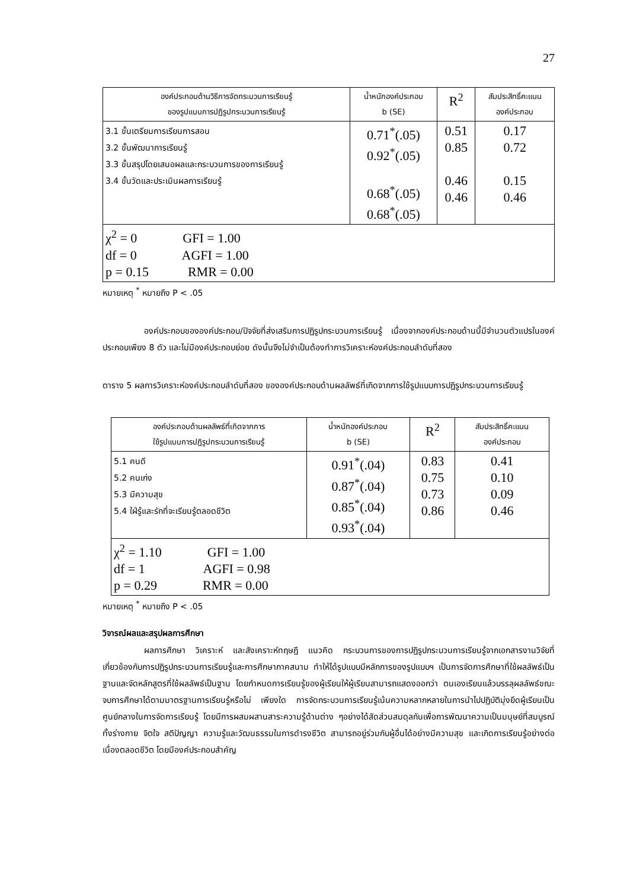27
| องค์ประกอบด้านวิธีการจัดกระบวนการเรียนรู้ ของรูปแบบการปฏิรูปกระบวนการเรียนรู้ | น้ำหนักองค์ประกอบ b (SE) | R<sup>2</sup> | สัมประสิทธิ์คะแนน องค์ประกอบ |
| --- | --- | --- | --- |
| 3.1 ขั้นเตรียมการเรียนการสอน 3.2 ขั้นพัฒนาการเรียนรู้ 3.3 ขั้นสรุปโดยเสนอผลและกระบวนการของการเรียนรู้ 3.4 ขั้นวัดและประเมินผลการเรียนรู้ | 0.71<sup>*</sup>(.05) 0.92<sup>*</sup>(.05) 0.68<sup>*</sup>(.05) 0.68<sup>*</sup>(.05) | 0.51 0.85 0.46 0.46 | 0.17 0.72 0.15 0.46 |
| χ<sup>2</sup> = 0 GFI = 1.00 df = 0 AGFI = 1.00 p = 0.15 RMR = 0.00 | | | |
หมายเหตุ <sup>*</sup> หมายถึง P < .05
องค์ประกอบขององค์ประกอบ/ปัจจัยที่ส่งเสริมการปฏิรูปกระบวนการเรียนรู้ เนื่องจากองค์ประกอบด้านนี้มีจำนวนตัวแปรในองค์ประกอบเพียง 8 ตัว และไม่มีองค์ประกอบย่อย ดังนั้นจึงไม่จำเป็นต้องทำการวิเคราะห์องค์ประกอบลำดับที่สอง
ตาราง 5 ผลการวิเคราะห์องค์ประกอบลำดับที่สอง ขององค์ประกอบด้านผลลัพธ์ที่เกิดจากการใช้รูปแบบการปฏิรูปกระบวนการเรียนรู้
| องค์ประกอบด้านผลลัพธ์ที่เกิดจากการ ใช้รูปแบบการปฏิรูปกระบวนการเรียนรู้ | น้ำหนักองค์ประกอบ b (SE) | R<sup>2</sup> | สัมประสิทธิ์คะแนน องค์ประกอบ |
| --- | --- | --- | --- |
| 5.1 คนดี 5.2 คนเก่ง 5.3 มีความสุข 5.4 ใฝ่รู้และรักที่จะเรียนรู้ตลอดชีวิต | 0.91<sup>*</sup>(.04) 0.87<sup>*</sup>(.04) 0.85<sup>*</sup>(.04) 0.93<sup>*</sup>(.04) | 0.83 0.75 0.73 0.86 | 0.41 0.10 0.09 0.46 |
| χ<sup>2</sup> = 1.10 GFI = 1.00 df = 1 AGFI = 0.98 p = 0.29 RMR = 0.00 | | | |
หมายเหตุ <sup>*</sup> หมายถึง P < .05
วิจารณ์ผลและสรุปผลการศึกษา
ผลการศึกษา วิเคราะห์ และสังเคราะห์ทฤษฎี แนวคิด กระบวนการของการปฏิรูปกระบวนการเรียนรู้จากเอกสารงานวิจัยที่เกี่ยวข้องกับการปฏิรูปกระบวนการเรียนรู้และการศึกษาภาคสนาม ทำให้ได้รูปแบบมีหลักการของรูปแบบฯ เป็นการจัดการศึกษาที่ใช้ผลลัพธ์เป็นฐานและจัดหลักสูตรที่ใช้ผลลัพธ์เป็นฐาน โดยกำหนดการเรียนรู้ของผู้เรียนให้ผู้เรียนสามารถแสดงออกว่า ตนเองเรียนแล้วบรรลุผลลัพธ์ขณะจบการศึกษาได้ตามมาตรฐานการเรียนรู้หรือไม่ เพียงใด การจัดกระบวนการเรียนรู้เน้นความหลากหลายในการนำไปปฏิบัติมุ่งยึดผู้เรียนเป็นศูนย์กลางในการจัดการเรียนรู้ โดยมีการผสมผสานสาระความรู้ด้านต่าง ๆอย่างได้สัดส่วนสมดุลกันเพื่อการพัฒนาความเป็นมนุษย์ที่สมบูรณ์ทั้งร่างกาย จิตใจ สติปัญญา ความรู้และวัฒนธรรมในการดำรงชีวิต สามารถอยู่ร่วมกับผู้อื่นได้อย่างมีความสุข และเกิดการเรียนรู้อย่างต่อเนื่องตลอดชีวิต โดยมีองค์ประกอบสำคัญ